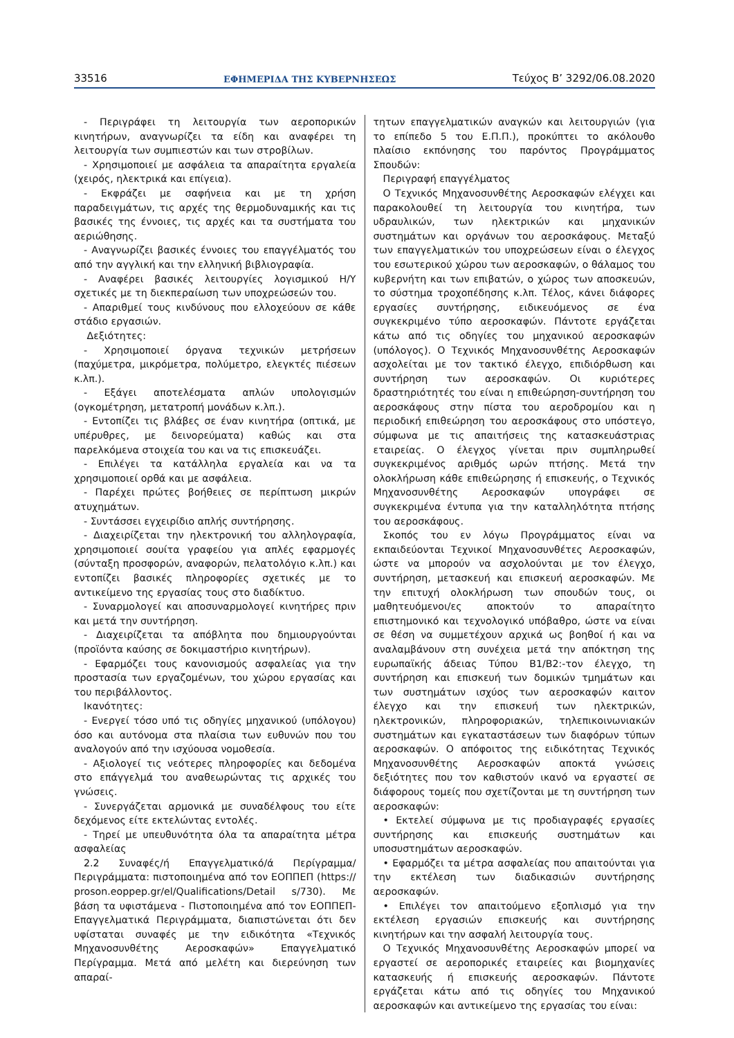33516 ΕΦΗΜΕΡΙΔΑ ΤΗΣ ΚΥΒΕΡΝΗΣΕΩΣ Τεύχος B’ 3292/06.08.2020
- Περιγράφει τη λειτουργία των αεροπορικών κινητήρων, αναγνωρίζει τα είδη και αναφέρει τη λειτουργία των συμπιεστών και των στροβίλων.
- Χρησιμοποιεί με ασφάλεια τα απαραίτητα εργαλεία (χειρός, ηλεκτρικά και επίγεια).
- Εκφράζει με σαφήνεια και με τη χρήση παραδειγμάτων, τις αρχές της θερμοδυναμικής και τις βασικές της έννοιες, τις αρχές και τα συστήματα του αεριώθησης.
- Αναγνωρίζει βασικές έννοιες του επαγγέλματός του από την αγγλική και την ελληνική βιβλιογραφία.
- Αναφέρει βασικές λειτουργίες λογισμικού Η/Υ σχετικές με τη διεκπεραίωση των υποχρεώσεών του.
- Απαριθμεί τους κινδύνους που ελλοχεύουν σε κάθε στάδιο εργασιών.
Δεξιότητες:
- Χρησιμοποιεί όργανα τεχνικών μετρήσεων (παχύμετρα, μικρόμετρα, πολύμετρο, ελεγκτές πιέσεων κ.λπ.).
- Εξάγει αποτελέσματα απλών υπολογισμών (ογκομέτρηση, μετατροπή μονάδων κ.λπ.).
- Εντοπίζει τις βλάβες σε έναν κινητήρα (οπτικά, με υπέρυθρες, με δεινορεύματα) καθώς και στα παρελκόμενα στοιχεία του και να τις επισκευάζει.
- Επιλέγει τα κατάλληλα εργαλεία και να τα χρησιμοποιεί ορθά και με ασφάλεια.
- Παρέχει πρώτες βοήθειες σε περίπτωση μικρών ατυχημάτων.
- Συντάσσει εγχειρίδιο απλής συντήρησης.
- Διαχειρίζεται την ηλεκτρονική του αλληλογραφία, χρησιμοποιεί σουίτα γραφείου για απλές εφαρμογές (σύνταξη προσφορών, αναφορών, πελατολόγιο κ.λπ.) και εντοπίζει βασικές πληροφορίες σχετικές με το αντικείμενο της εργασίας τους στο διαδίκτυο.
- Συναρμολογεί και αποσυναρμολογεί κινητήρες πριν και μετά την συντήρηση.
- Διαχειρίζεται τα απόβλητα που δημιουργούνται (προϊόντα καύσης σε δοκιμαστήριο κινητήρων).
- Εφαρμόζει τους κανονισμούς ασφαλείας για την προστασία των εργαζομένων, του χώρου εργασίας και του περιβάλλοντος.
Ικανότητες:
- Ενεργεί τόσο υπό τις οδηγίες μηχανικού (υπόλογου) όσο και αυτόνομα στα πλαίσια των ευθυνών που του αναλογούν από την ισχύουσα νομοθεσία.
- Αξιολογεί τις νεότερες πληροφορίες και δεδομένα στο επάγγελμά του αναθεωρώντας τις αρχικές του γνώσεις.
- Συνεργάζεται αρμονικά με συναδέλφους του είτε δεχόμενος είτε εκτελώντας εντολές.
- Τηρεί με υπευθυνότητα όλα τα απαραίτητα μέτρα ασφαλείας
2.2 Συναφές/ή Επαγγελματικό/ά Περίγραμμα/Περιγράμματα: πιστοποιημένα από τον ΕΟΠΠΕΠ (https:// proson.eoppep.gr/el/Qualifications/Detail s/730). Με βάση τα υφιστάμενα - Πιστοποιημένα από τον ΕΟΠΠΕΠ- Επαγγελματικά Περιγράμματα, διαπιστώνεται ότι δεν υφίσταται συναφές με την ειδικότητα «Τεχνικός Μηχανοσυνθέτης Αεροσκαφών» Επαγγελματικό Περίγραμμα. Μετά από μελέτη και διερεύνηση των απαραί-
τητων επαγγελματικών αναγκών και λειτουργιών (για το επίπεδο 5 του Ε.Π.Π.), προκύπτει το ακόλουθο πλαίσιο εκπόνησης του παρόντος Προγράμματος Σπουδών:
Περιγραφή επαγγέλματος
Ο Τεχνικός Μηχανοσυνθέτης Αεροσκαφών ελέγχει και παρακολουθεί τη λειτουργία του κινητήρα, των υδραυλικών, των ηλεκτρικών και μηχανικών συστημάτων και οργάνων του αεροσκάφους. Μεταξύ των επαγγελματικών του υποχρεώσεων είναι ο έλεγχος του εσωτερικού χώρου των αεροσκαφών, ο θάλαμος του κυβερνήτη και των επιβατών, ο χώρος των αποσκευών, το σύστημα τροχοπέδησης κ.λπ. Τέλος, κάνει διάφορες εργασίες συντήρησης, ειδικευόμενος σε ένα συγκεκριμένο τύπο αεροσκαφών. Πάντοτε εργάζεται κάτω από τις οδηγίες του μηχανικού αεροσκαφών (υπόλογος). Ο Τεχνικός Μηχανοσυνθέτης Αεροσκαφών ασχολείται με τον τακτικό έλεγχο, επιδιόρθωση και συντήρηση των αεροσκαφών. Οι κυριότερες δραστηριότητές του είναι η επιθεώρηση-συντήρηση του αεροσκάφους στην πίστα του αεροδρομίου και η περιοδική επιθεώρηση του αεροσκάφους στο υπόστεγο, σύμφωνα με τις απαιτήσεις της κατασκευάστριας εταιρείας. Ο έλεγχος γίνεται πριν συμπληρωθεί συγκεκριμένος αριθμός ωρών πτήσης. Μετά την ολοκλήρωση κάθε επιθεώρησης ή επισκευής, ο Τεχνικός Μηχανοσυνθέτης Αεροσκαφών υπογράφει σε συγκεκριμένα έντυπα για την καταλληλότητα πτήσης του αεροσκάφους.
Σκοπός του εν λόγω Προγράμματος είναι να εκπαιδεύονται Τεχνικοί Μηχανοσυνθέτες Αεροσκαφών, ώστε να μπορούν να ασχολούνται με τον έλεγχο, συντήρηση, μετασκευή και επισκευή αεροσκαφών. Με την επιτυχή ολοκλήρωση των σπουδών τους, οι μαθητευόμενοι/ες αποκτούν το απαραίτητο επιστημονικό και τεχνολογικό υπόβαθρο, ώστε να είναι σε θέση να συμμετέχουν αρχικά ως βοηθοί ή και να αναλαμβάνουν στη συνέχεια μετά την απόκτηση της ευρωπαϊκής άδειας Τύπου B1/B2:-τον έλεγχο, τη συντήρηση και επισκευή των δομικών τμημάτων και των συστημάτων ισχύος των αεροσκαφών καιτον έλεγχο και την επισκευή των ηλεκτρικών, ηλεκτρονικών, πληροφοριακών, τηλεπικοινωνιακών συστημάτων και εγκαταστάσεων των διαφόρων τύπων αεροσκαφών. Ο απόφοιτος της ειδικότητας Τεχνικός Μηχανοσυνθέτης Αεροσκαφών αποκτά γνώσεις δεξιότητες που τον καθιστούν ικανό να εργαστεί σε διάφορους τομείς που σχετίζονται με τη συντήρηση των αεροσκαφών:
• Εκτελεί σύμφωνα με τις προδιαγραφές εργασίες συντήρησης και επισκευής συστημάτων και υποσυστημάτων αεροσκαφών.
• Εφαρμόζει τα μέτρα ασφαλείας που απαιτούνται για την εκτέλεση των διαδικασιών συντήρησης αεροσκαφών.
• Επιλέγει τον απαιτούμενο εξοπλισμό για την εκτέλεση εργασιών επισκευής και συντήρησης κινητήρων και την ασφαλή λειτουργία τους.
Ο Τεχνικός Μηχανοσυνθέτης Αεροσκαφών μπορεί να εργαστεί σε αεροπορικές εταιρείες και βιομηχανίες κατασκευής ή επισκευής αεροσκαφών. Πάντοτε εργάζεται κάτω από τις οδηγίες του Μηχανικού αεροσκαφών και αντικείμενο της εργασίας του είναι: